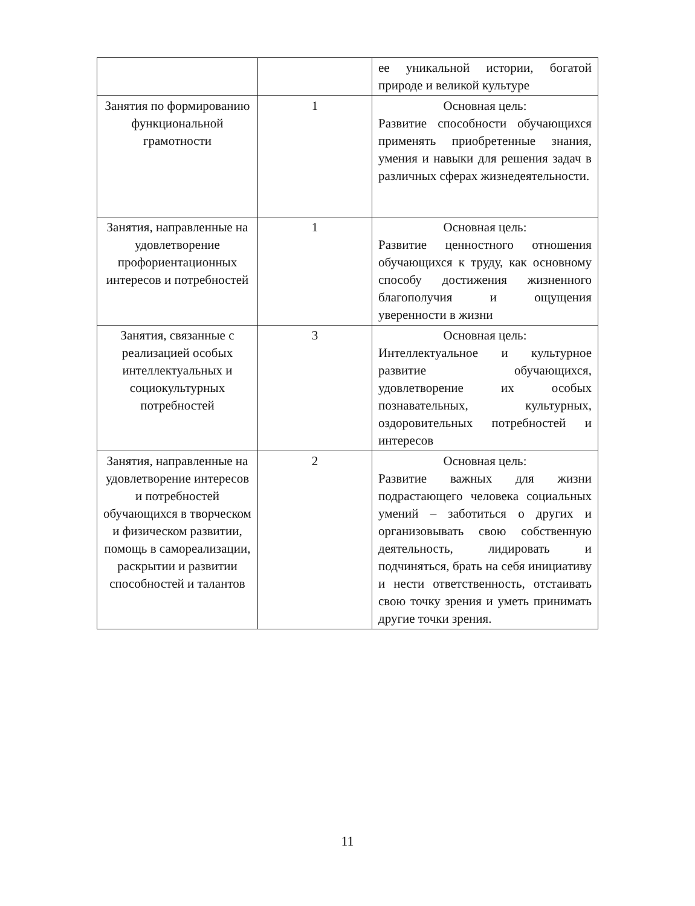| | | ее уникальной истории, богатой природе и великой культуре |
| Занятия по формированию функциональной грамотности | 1 | Основная цель: Развитие способности обучающихся применять приобретенные знания, умения и навыки для решения задач в различных сферах жизнедеятельности. |
| Занятия, направленные на удовлетворение профориентационных интересов и потребностей | 1 | Основная цель: Развитие ценностного отношения обучающихся к труду, как основному способу достижения жизненного благополучия и ощущения уверенности в жизни |
| Занятия, связанные с реализацией особых интеллектуальных и социокультурных потребностей | 3 | Основная цель: Интеллектуальное и культурное развитие обучающихся, удовлетворение их особых познавательных, культурных, оздоровительных потребностей и интересов |
| Занятия, направленные на удовлетворение интересов и потребностей обучающихся в творческом и физическом развитии, помощь в самореализации, раскрытии и развитии способностей и талантов | 2 | Основная цель: Развитие важных для жизни подрастающего человека социальных умений – заботиться о других и организовывать свою собственную деятельность, лидировать и подчиняться, брать на себя инициативу и нести ответственность, отстаивать свою точку зрения и уметь принимать другие точки зрения. |
11